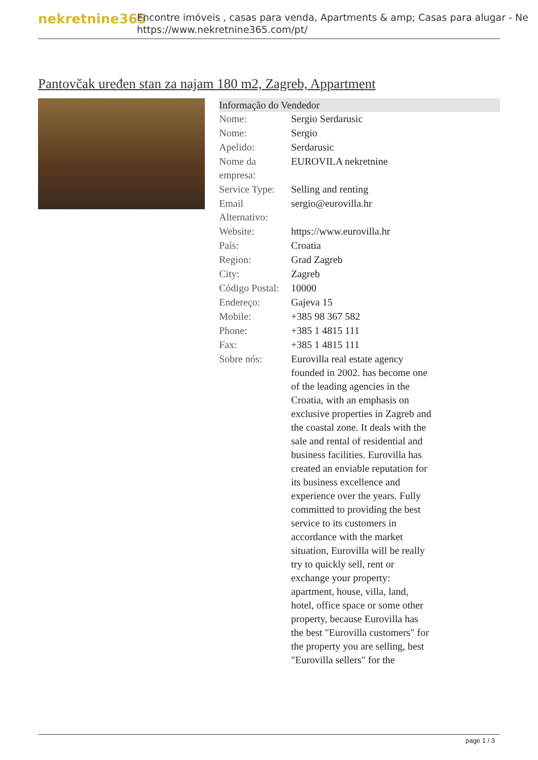nekretnine365
Encontre imóveis , casas para venda, Apartments & amp; Casas para alugar - Ne
https://www.nekretnine365.com/pt/
Pantovčak uređen stan za najam 180 m2, Zagreb, Appartment
Informação do Vendedor
| Nome: | Sergio Serdarusic |
| Nome: | Sergio |
| Apelido: | Serdarusic |
| Nome da empresa: | EUROVILA nekretnine |
| Service Type: | Selling and renting |
| Email Alternativo: | sergio@eurovilla.hr |
| Website: | https://www.eurovilla.hr |
| País: | Croatia |
| Region: | Grad Zagreb |
| City: | Zagreb |
| Código Postal: | 10000 |
| Endereço: | Gajeva 15 |
| Mobile: | +385 98 367 582 |
| Phone: | +385 1 4815 111 |
| Fax: | +385 1 4815 111 |
| Sobre nós: | Eurovilla real estate agency founded in 2002. has become one of the leading agencies in the Croatia, with an emphasis on exclusive properties in Zagreb and the coastal zone. It deals with the sale and rental of residential and business facilities. Eurovilla has created an enviable reputation for its business excellence and experience over the years. Fully committed to providing the best service to its customers in accordance with the market situation, Eurovilla will be really try to quickly sell, rent or exchange your property: apartment, house, villa, land, hotel, office space or some other property, because Eurovilla has the best "Eurovilla customers" for the property you are selling, best "Eurovilla sellers" for the |
page 1 / 3